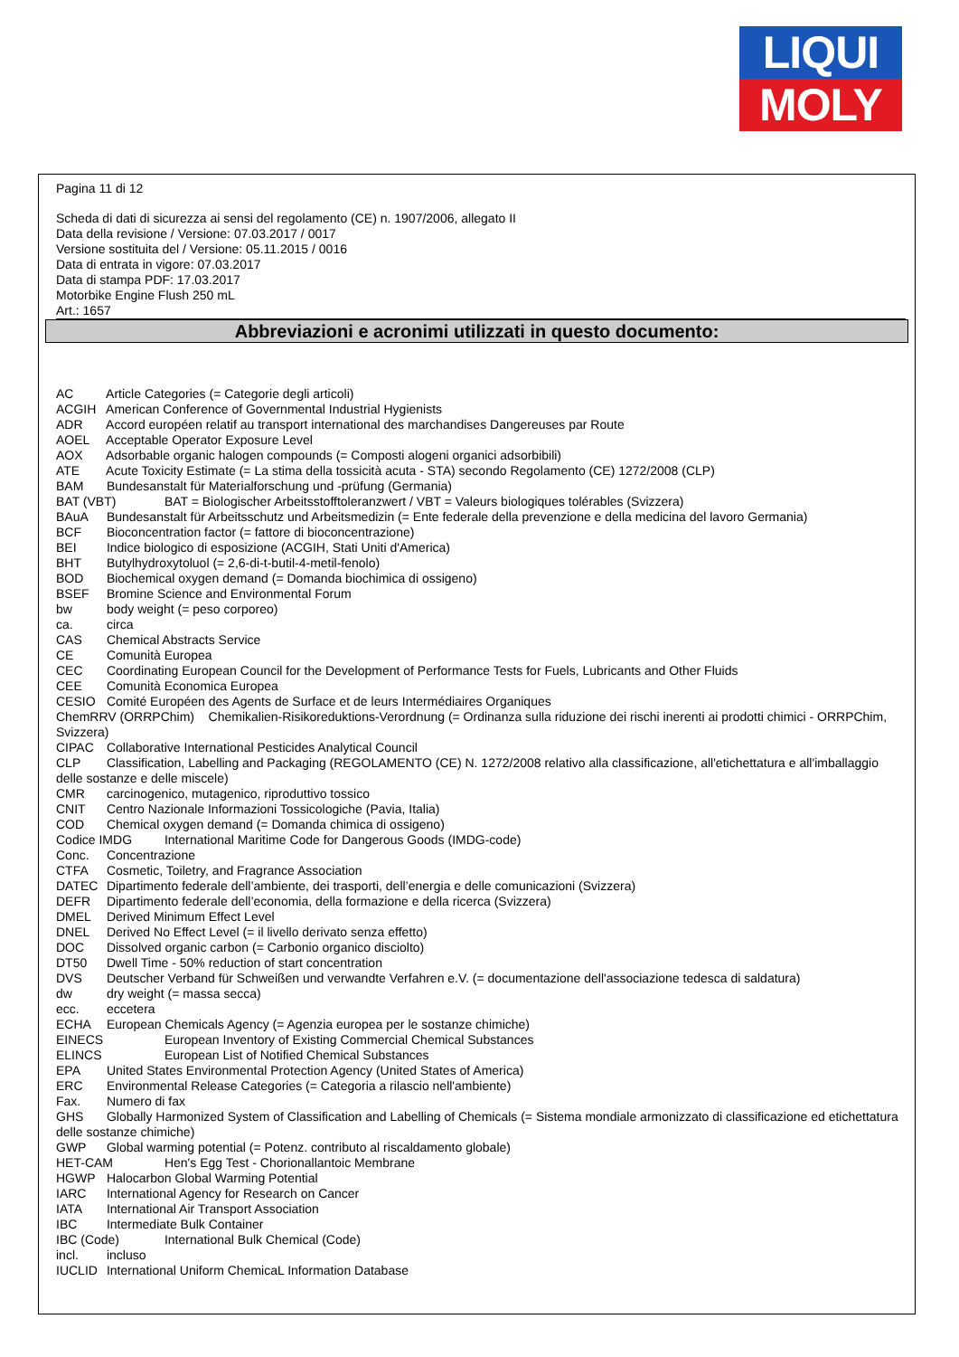LIQUI
MOLY
Pagina 11 di 12
Scheda di dati di sicurezza ai sensi del regolamento (CE) n. 1907/2006, allegato II
Data della revisione / Versione: 07.03.2017 / 0017
Versione sostituita del / Versione: 05.11.2015 / 0016
Data di entrata in vigore: 07.03.2017
Data di stampa PDF: 17.03.2017
Motorbike Engine Flush 250 mL
Art.: 1657
Abbreviazioni e acronimi utilizzati in questo documento:
AC Article Categories (= Categorie degli articoli)
ACGIH American Conference of Governmental Industrial Hygienists
ADR Accord européen relatif au transport international des marchandises Dangereuses par Route
AOEL Acceptable Operator Exposure Level
AOX Adsorbable organic halogen compounds (= Composti alogeni organici adsorbibili)
ATE Acute Toxicity Estimate (= La stima della tossicità acuta - STA) secondo Regolamento (CE) 1272/2008 (CLP)
BAM Bundesanstalt für Materialforschung und -prüfung (Germania)
BAT (VBT) BAT = Biologischer Arbeitsstofftoleranzwert / VBT = Valeurs biologiques tolérables (Svizzera)
BAuA Bundesanstalt für Arbeitsschutz und Arbeitsmedizin (= Ente federale della prevenzione e della medicina del lavoro Germania)
BCF Bioconcentration factor (= fattore di bioconcentrazione)
BEI Indice biologico di esposizione (ACGIH, Stati Uniti d'America)
BHT Butylhydroxytoluol (= 2,6-di-t-butil-4-metil-fenolo)
BOD Biochemical oxygen demand (= Domanda biochimica di ossigeno)
BSEF Bromine Science and Environmental Forum
bw body weight (= peso corporeo)
ca. circa
CAS Chemical Abstracts Service
CE Comunità Europea
CEC Coordinating European Council for the Development of Performance Tests for Fuels, Lubricants and Other Fluids
CEE Comunità Economica Europea
CESIO Comité Européen des Agents de Surface et de leurs Intermédiaires Organiques
ChemRRV (ORRPChim) Chemikalien-Risikoreduktions-Verordnung (= Ordinanza sulla riduzione dei rischi inerenti ai prodotti chimici - ORRPChim, Svizzera)
CIPAC Collaborative International Pesticides Analytical Council
CLP Classification, Labelling and Packaging (REGOLAMENTO (CE) N. 1272/2008 relativo alla classificazione, all'etichettatura e all'imballaggio delle sostanze e delle miscele)
CMR carcinogenico, mutagenico, riproduttivo tossico
CNIT Centro Nazionale Informazioni Tossicologiche (Pavia, Italia)
COD Chemical oxygen demand (= Domanda chimica di ossigeno)
Codice IMDG International Maritime Code for Dangerous Goods (IMDG-code)
Conc. Concentrazione
CTFA Cosmetic, Toiletry, and Fragrance Association
DATEC Dipartimento federale dell’ambiente, dei trasporti, dell’energia e delle comunicazioni (Svizzera)
DEFR Dipartimento federale dell’economia, della formazione e della ricerca (Svizzera)
DMEL Derived Minimum Effect Level
DNEL Derived No Effect Level (= il livello derivato senza effetto)
DOC Dissolved organic carbon (= Carbonio organico disciolto)
DT50 Dwell Time - 50% reduction of start concentration
DVS Deutscher Verband für Schweißen und verwandte Verfahren e.V. (= documentazione dell'associazione tedesca di saldatura)
dw dry weight (= massa secca)
ecc. eccetera
ECHA European Chemicals Agency (= Agenzia europea per le sostanze chimiche)
EINECS European Inventory of Existing Commercial Chemical Substances
ELINCS European List of Notified Chemical Substances
EPA United States Environmental Protection Agency (United States of America)
ERC Environmental Release Categories (= Categoria a rilascio nell'ambiente)
Fax. Numero di fax
GHS Globally Harmonized System of Classification and Labelling of Chemicals (= Sistema mondiale armonizzato di classificazione ed etichettatura delle sostanze chimiche)
GWP Global warming potential (= Potenz. contributo al riscaldamento globale)
HET-CAM Hen's Egg Test - Chorionallantoic Membrane
HGWP Halocarbon Global Warming Potential
IARC International Agency for Research on Cancer
IATA International Air Transport Association
IBC Intermediate Bulk Container
IBC (Code) International Bulk Chemical (Code)
incl. incluso
IUCLID International Uniform ChemicaL Information Database